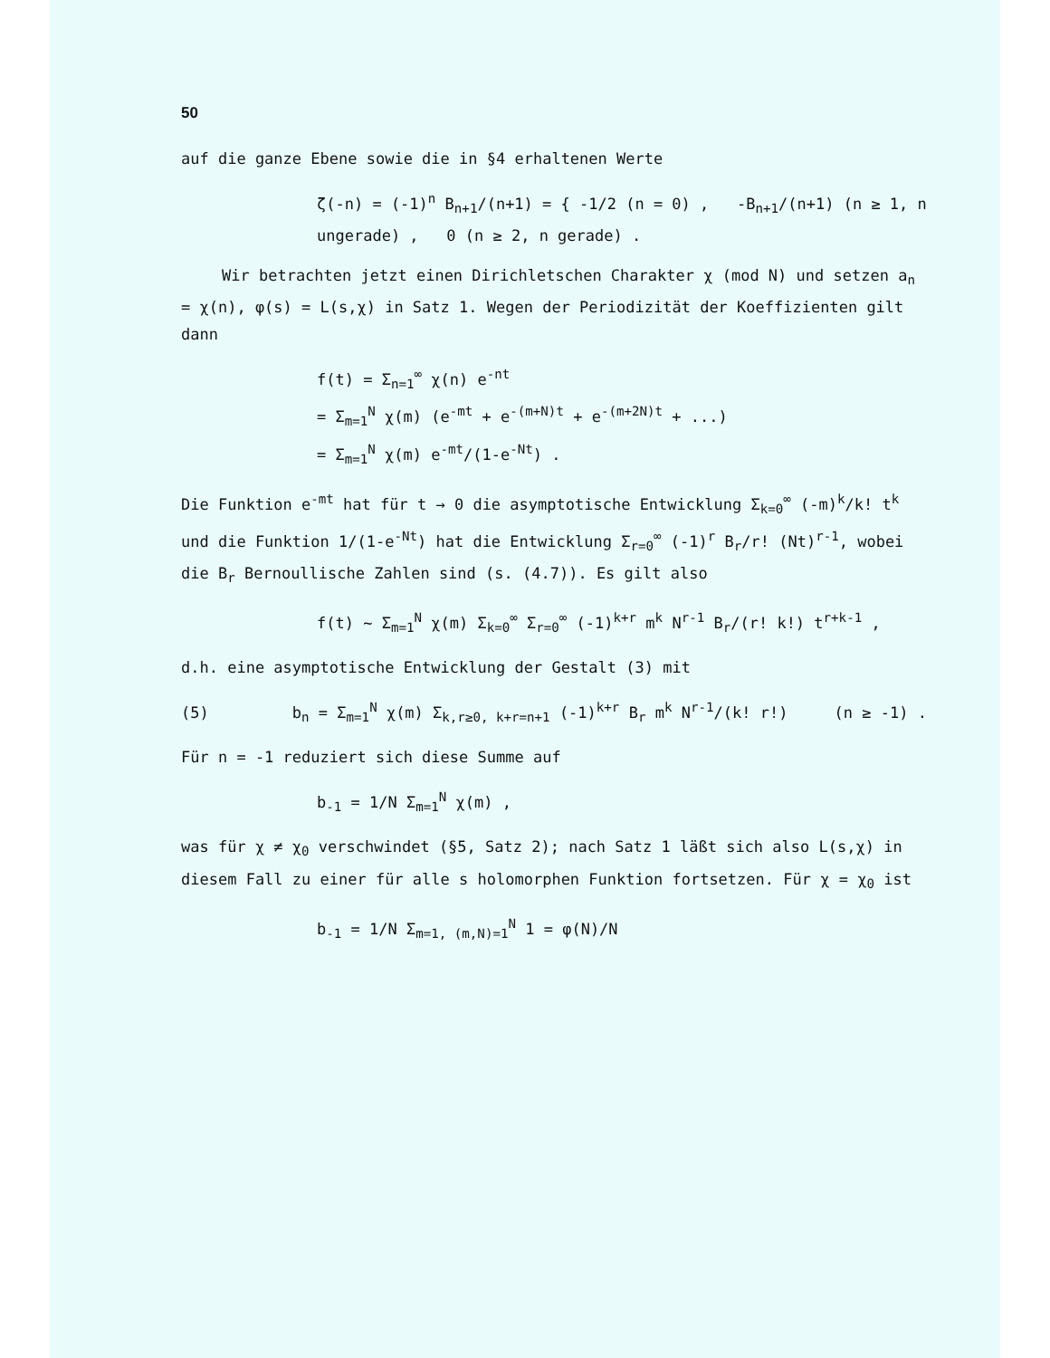50
auf die ganze Ebene sowie die in §4 erhaltenen Werte
ζ(-n) = (-1)<sup>n</sup> B<sub>n+1</sub>/(n+1) = { -1/2 (n = 0) , -B<sub>n+1</sub>/(n+1) (n ≥ 1, n ungerade) , 0 (n ≥ 2, n gerade) .
Wir betrachten jetzt einen Dirichletschen Charakter χ (mod N) und setzen a<sub>n</sub> = χ(n), φ(s) = L(s,χ) in Satz 1. Wegen der Periodizität der Koeffizienten gilt dann
f(t) = Σ<sub>n=1</sub><sup>∞</sup> χ(n) e<sup>-nt</sup>
= Σ<sub>m=1</sub><sup>N</sup> χ(m) (e<sup>-mt</sup> + e<sup>-(m+N)t</sup> + e<sup>-(m+2N)t</sup> + ...)
= Σ<sub>m=1</sub><sup>N</sup> χ(m) e<sup>-mt</sup>/(1-e<sup>-Nt</sup>) .
Die Funktion e<sup>-mt</sup> hat für t → 0 die asymptotische Entwicklung Σ<sub>k=0</sub><sup>∞</sup> (-m)<sup>k</sup>/k! t<sup>k</sup> und die Funktion 1/(1-e<sup>-Nt</sup>) hat die Entwicklung Σ<sub>r=0</sub><sup>∞</sup> (-1)<sup>r</sup> B<sub>r</sub>/r! (Nt)<sup>r-1</sup>, wobei die B<sub>r</sub> Bernoullische Zahlen sind (s. (4.7)). Es gilt also
f(t) ~ Σ<sub>m=1</sub><sup>N</sup> χ(m) Σ<sub>k=0</sub><sup>∞</sup> Σ<sub>r=0</sub><sup>∞</sup> (-1)<sup>k+r</sup> m<sup>k</sup> N<sup>r-1</sup> B<sub>r</sub>/(r! k!) t<sup>r+k-1</sup> ,
d.h. eine asymptotische Entwicklung der Gestalt (3) mit
(5) b<sub>n</sub> = Σ<sub>m=1</sub><sup>N</sup> χ(m) Σ<sub>k,r≥0, k+r=n+1</sub> (-1)<sup>k+r</sup> B<sub>r</sub> m<sup>k</sup> N<sup>r-1</sup>/(k! r!) (n ≥ -1) .
Für n = -1 reduziert sich diese Summe auf
b<sub>-1</sub> = 1/N Σ<sub>m=1</sub><sup>N</sup> χ(m) ,
was für χ ≠ χ<sub>0</sub> verschwindet (§5, Satz 2); nach Satz 1 läßt sich also L(s,χ) in diesem Fall zu einer für alle s holomorphen Funktion fortsetzen. Für χ = χ<sub>0</sub> ist
b<sub>-1</sub> = 1/N Σ<sub>m=1, (m,N)=1</sub><sup>N</sup> 1 = φ(N)/N